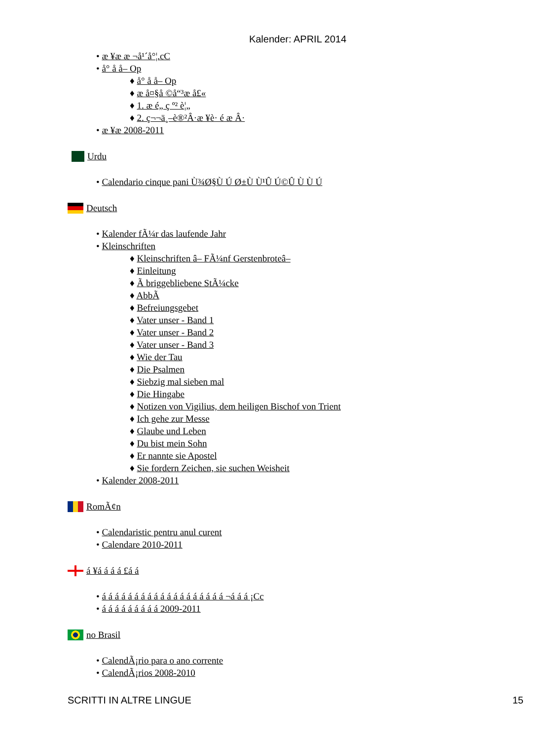Kalender: APRIL 2014
• æ ¥æ æ ¬å¹´å°¦.cC
• å° å å– Op
♦ å° å å– Op
♦ æ å¤§å ©å“³æ å£«
♦ 1. æ é„ ç º² è¦„
♦ 2. ç¬¬ä¸–è®²Â·æ ¥è· é æ Â·
• æ ¥æ 2008-2011
Urdu
• Calendario cinque pani Ù¾Ø§Ù Ú Ø±Ù Ù¹Û Ú©Û Ù Ù Ú
Deutsch
• Kalender fÃ¼r das laufende Jahr
• Kleinschriften
♦ Kleinschriften â– FÃ¼nf Gerstenbroteâ–
♦ Einleitung
♦ Ã briggebliebene StÃ¼cke
♦ AbbÃ
♦ Befreiungsgebet
♦ Vater unser - Band 1
♦ Vater unser - Band 2
♦ Vater unser - Band 3
♦ Wie der Tau
♦ Die Psalmen
♦ Siebzig mal sieben mal
♦ Die Hingabe
♦ Notizen von Vigilius, dem heiligen Bischof von Trient
♦ Ich gehe zur Messe
♦ Glaube und Leben
♦ Du bist mein Sohn
♦ Er nannte sie Apostel
♦ Sie fordern Zeichen, sie suchen Weisheit
• Kalender 2008-2011
RomÃ¢n
• Calendaristic pentru anul curent
• Calendare 2010-2011
á ¥á á á á £á á
• á á á á á á á á á á á á á á á á á á á ¬á á á ¡Cc
• á á á á á á á á á 2009-2011
no Brasil
• CalendÃ¡rio para o ano corrente
• CalendÃ¡rios 2008-2010
SCRITTI IN ALTRE LINGUE 15